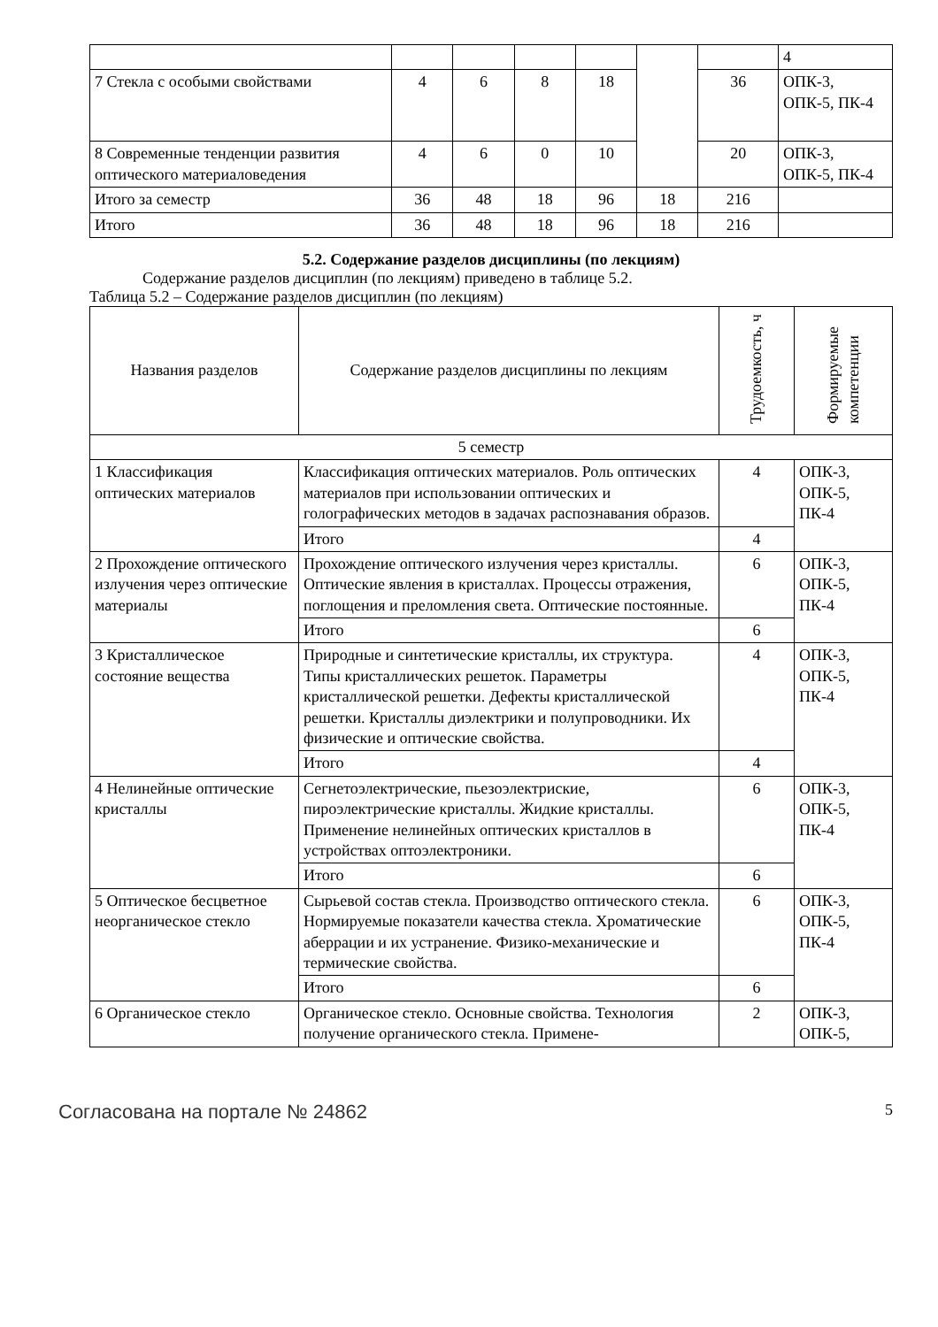| | | | | | | | 4 |
| 7 Стекла с особыми свойствами | 4 | 6 | 8 | 18 | | 36 | ОПК-3, ОПК-5, ПК-4 |
| 8 Современные тенденции развития оптического материаловедения | 4 | 6 | 0 | 10 | | 20 | ОПК-3, ОПК-5, ПК-4 |
| Итого за семестр | 36 | 48 | 18 | 96 | 18 | 216 | |
| Итого | 36 | 48 | 18 | 96 | 18 | 216 | |
5.2. Содержание разделов дисциплины (по лекциям)
Содержание разделов дисциплин (по лекциям) приведено в таблице 5.2.
Таблица 5.2 – Содержание разделов дисциплин (по лекциям)
| Названия разделов | Содержание разделов дисциплины по лекциям | Трудоемкость, ч | Формируемые компетенции |
| --- | --- | --- | --- |
| 5 семестр | | | |
| 1 Классификация оптических материалов | Классификация оптических материалов. Роль оптических материалов при использовании оптических и голографических методов в задачах распознавания образов. | 4 | ОПК-3, ОПК-5, ПК-4 |
| | Итого | 4 | |
| 2 Прохождение оптического излучения через оптические материалы | Прохождение оптического излучения через кристаллы. Оптические явления в кристаллах. Процессы отражения, поглощения и преломления света. Оптические постоянные. | 6 | ОПК-3, ОПК-5, ПК-4 |
| | Итого | 6 | |
| 3 Кристаллическое состояние вещества | Природные и синтетические кристаллы, их структура. Типы кристаллических решеток. Параметры кристаллической решетки. Дефекты кристаллической решетки. Кристаллы диэлектрики и полупроводники. Их физические и оптические свойства. | 4 | ОПК-3, ОПК-5, ПК-4 |
| | Итого | 4 | |
| 4 Нелинейные оптические кристаллы | Сегнетоэлектрические, пьезоэлектриские, пироэлектрические кристаллы. Жидкие кристаллы. Применение нелинейных оптических кристаллов в устройствах оптоэлектроники. | 6 | ОПК-3, ОПК-5, ПК-4 |
| | Итого | 6 | |
| 5 Оптическое бесцветное неорганическое стекло | Сырьевой состав стекла. Производство оптического стекла. Нормируемые показатели качества стекла. Хроматические аберрации и их устранение. Физико-механические и термические свойства. | 6 | ОПК-3, ОПК-5, ПК-4 |
| | Итого | 6 | |
| 6 Органическое стекло | Органическое стекло. Основные свойства. Технология получение органического стекла. Примене- | 2 | ОПК-3, ОПК-5, |
Согласована на портале № 24862 5